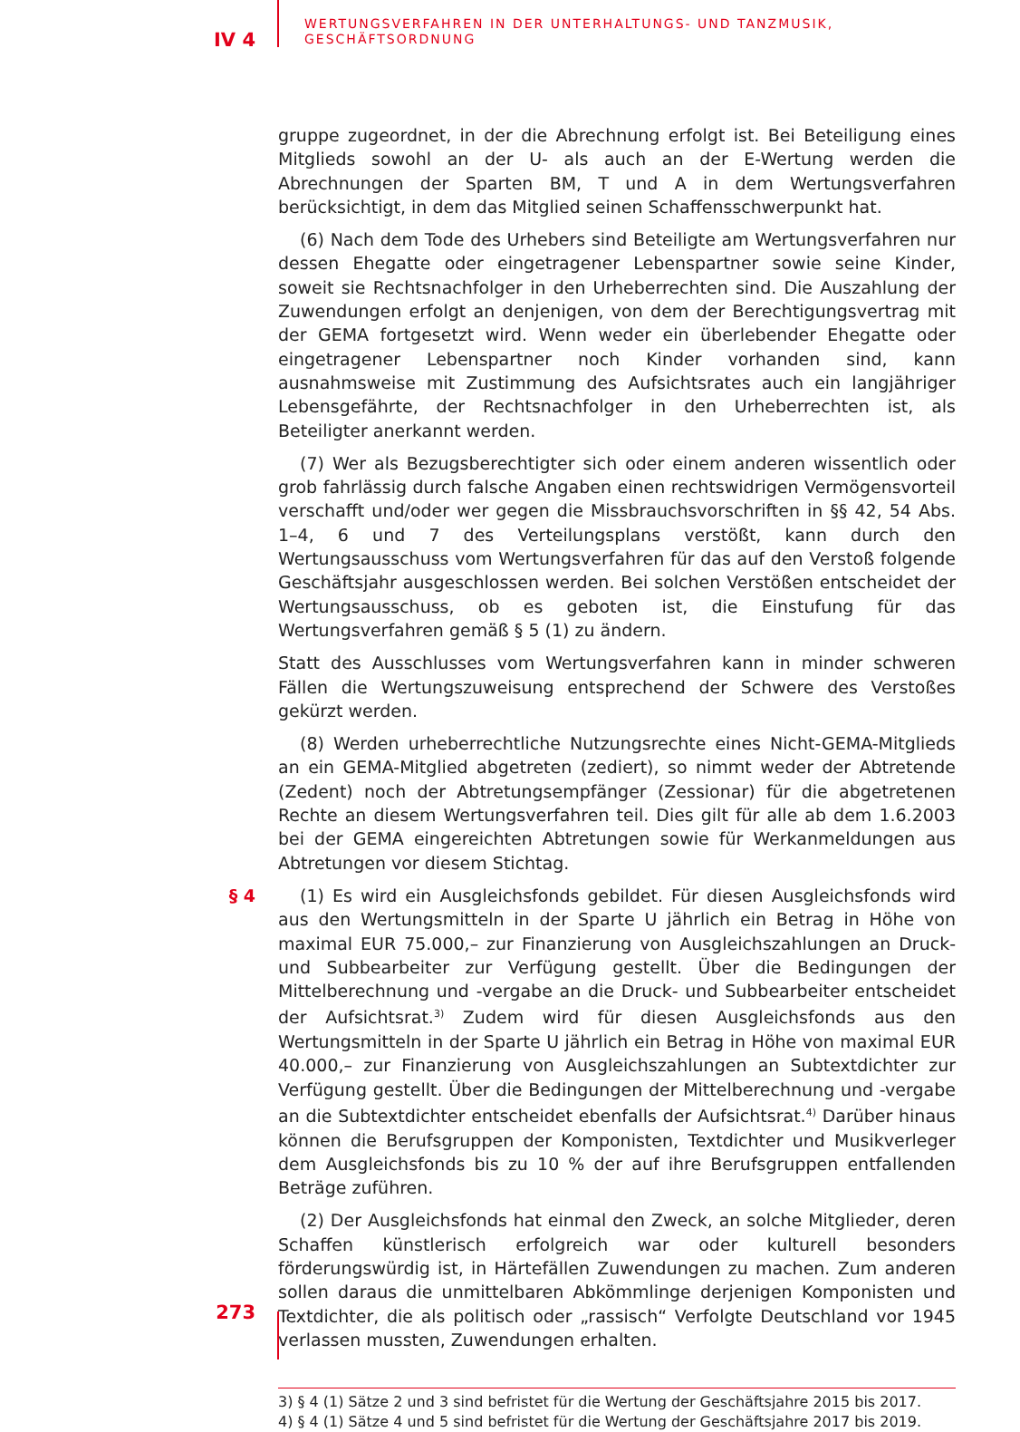IV 4
WERTUNGSVERFAHREN IN DER UNTERHALTUNGS- UND TANZMUSIK,
GESCHÄFTSORDNUNG
gruppe zugeordnet, in der die Abrechnung erfolgt ist. Bei Beteiligung eines Mitglieds sowohl an der U- als auch an der E-Wertung werden die Abrechnungen der Sparten BM, T und A in dem Wertungsverfahren berücksichtigt, in dem das Mitglied seinen Schaffensschwerpunkt hat.
(6) Nach dem Tode des Urhebers sind Beteiligte am Wertungsverfahren nur dessen Ehegatte oder eingetragener Lebenspartner sowie seine Kinder, soweit sie Rechtsnachfolger in den Urheberrechten sind. Die Auszahlung der Zuwendungen erfolgt an denjenigen, von dem der Berechtigungsvertrag mit der GEMA fortgesetzt wird. Wenn weder ein überlebender Ehegatte oder eingetragener Lebenspartner noch Kinder vorhanden sind, kann ausnahmsweise mit Zustimmung des Aufsichtsrates auch ein langjähriger Lebensgefährte, der Rechtsnachfolger in den Urheberrechten ist, als Beteiligter anerkannt werden.
(7) Wer als Bezugsberechtigter sich oder einem anderen wissentlich oder grob fahrlässig durch falsche Angaben einen rechtswidrigen Vermögensvorteil verschafft und/oder wer gegen die Missbrauchsvorschriften in §§ 42, 54 Abs. 1–4, 6 und 7 des Verteilungsplans verstößt, kann durch den Wertungsausschuss vom Wertungsverfahren für das auf den Verstoß folgende Geschäftsjahr ausgeschlossen werden. Bei solchen Verstößen entscheidet der Wertungsausschuss, ob es geboten ist, die Einstufung für das Wertungsverfahren gemäß § 5 (1) zu ändern.
Statt des Ausschlusses vom Wertungsverfahren kann in minder schweren Fällen die Wertungszuweisung entsprechend der Schwere des Verstoßes gekürzt werden.
(8) Werden urheberrechtliche Nutzungsrechte eines Nicht-GEMA-Mitglieds an ein GEMA-Mitglied abgetreten (zediert), so nimmt weder der Abtretende (Zedent) noch der Abtretungsempfänger (Zessionar) für die abgetretenen Rechte an diesem Wertungsverfahren teil. Dies gilt für alle ab dem 1.6.2003 bei der GEMA eingereichten Abtretungen sowie für Werkanmeldungen aus Abtretungen vor diesem Stichtag.
§ 4 (1) Es wird ein Ausgleichsfonds gebildet. Für diesen Ausgleichsfonds wird aus den Wertungsmitteln in der Sparte U jährlich ein Betrag in Höhe von maximal EUR 75.000,– zur Finanzierung von Ausgleichszahlungen an Druck- und Subbearbeiter zur Verfügung gestellt. Über die Bedingungen der Mittelberechnung und -vergabe an die Druck- und Subbearbeiter entscheidet der Aufsichtsrat.<sup>3)</sup> Zudem wird für diesen Ausgleichsfonds aus den Wertungsmitteln in der Sparte U jährlich ein Betrag in Höhe von maximal EUR 40.000,– zur Finanzierung von Ausgleichszahlungen an Subtextdichter zur Verfügung gestellt. Über die Bedingungen der Mittelberechnung und -vergabe an die Subtextdichter entscheidet ebenfalls der Aufsichtsrat.<sup>4)</sup> Darüber hinaus können die Berufsgruppen der Komponisten, Textdichter und Musikverleger dem Ausgleichsfonds bis zu 10 % der auf ihre Berufsgruppen entfallenden Beträge zuführen.
(2) Der Ausgleichsfonds hat einmal den Zweck, an solche Mitglieder, deren Schaffen künstlerisch erfolgreich war oder kulturell besonders förderungswürdig ist, in Härtefällen Zuwendungen zu machen. Zum anderen sollen daraus die unmittelbaren Abkömmlinge derjenigen Komponisten und Textdichter, die als politisch oder „rassisch“ Verfolgte Deutschland vor 1945 verlassen mussten, Zuwendungen erhalten.
3) § 4 (1) Sätze 2 und 3 sind befristet für die Wertung der Geschäftsjahre 2015 bis 2017.
4) § 4 (1) Sätze 4 und 5 sind befristet für die Wertung der Geschäftsjahre 2017 bis 2019.
273